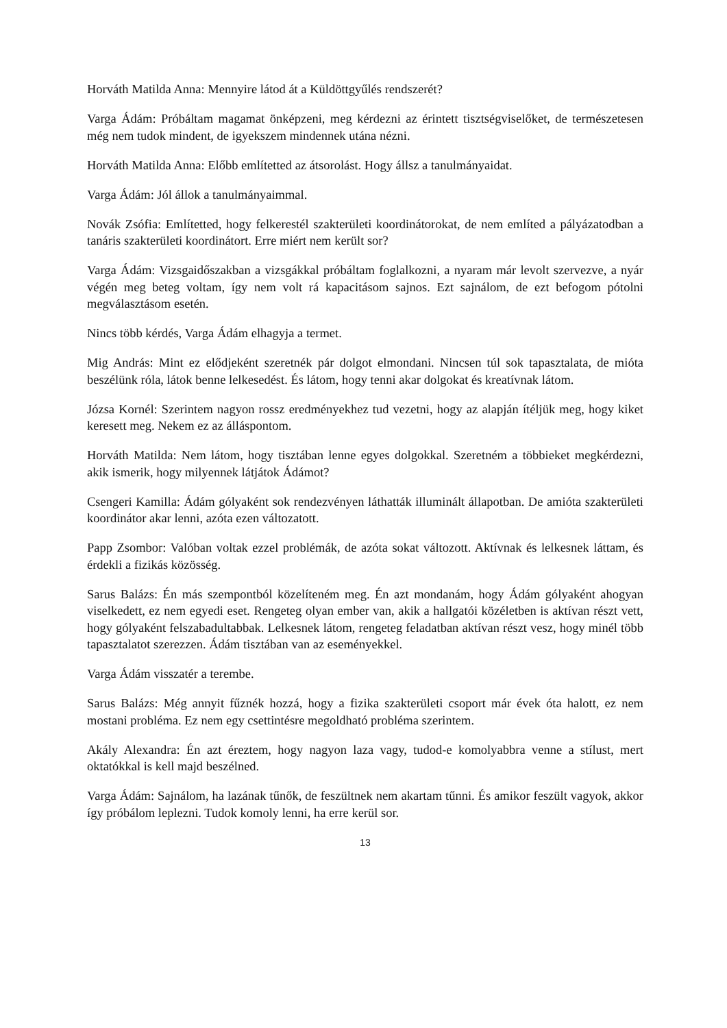Horváth Matilda Anna: Mennyire látod át a Küldöttgyűlés rendszerét?
Varga Ádám: Próbáltam magamat önképzeni, meg kérdezni az érintett tisztségviselőket, de természetesen még nem tudok mindent, de igyekszem mindennek utána nézni.
Horváth Matilda Anna: Előbb említetted az átsorolást. Hogy állsz a tanulmányaidat.
Varga Ádám: Jól állok a tanulmányaimmal.
Novák Zsófia: Említetted, hogy felkerestél szakterületi koordinátorokat, de nem említed a pályázatodban a tanáris szakterületi koordinátort. Erre miért nem került sor?
Varga Ádám: Vizsgaidőszakban a vizsgákkal próbáltam foglalkozni, a nyaram már levolt szervezve, a nyár végén meg beteg voltam, így nem volt rá kapacitásom sajnos. Ezt sajnálom, de ezt befogom pótolni megválasztásom esetén.
Nincs több kérdés, Varga Ádám elhagyja a termet.
Mig András: Mint ez elődjeként szeretnék pár dolgot elmondani. Nincsen túl sok tapasztalata, de mióta beszélünk róla, látok benne lelkesedést. És látom, hogy tenni akar dolgokat és kreatívnak látom.
Józsa Kornél: Szerintem nagyon rossz eredményekhez tud vezetni, hogy az alapján ítéljük meg, hogy kiket keresett meg. Nekem ez az álláspontom.
Horváth Matilda: Nem látom, hogy tisztában lenne egyes dolgokkal. Szeretném a többieket megkérdezni, akik ismerik, hogy milyennek látjátok Ádámot?
Csengeri Kamilla: Ádám gólyaként sok rendezvényen láthatták illuminált állapotban. De amióta szakterületi koordinátor akar lenni, azóta ezen változatott.
Papp Zsombor: Valóban voltak ezzel problémák, de azóta sokat változott. Aktívnak és lelkesnek láttam, és érdekli a fizikás közösség.
Sarus Balázs: Én más szempontból közelíteném meg. Én azt mondanám, hogy Ádám gólyaként ahogyan viselkedett, ez nem egyedi eset. Rengeteg olyan ember van, akik a hallgatói közéletben is aktívan részt vett, hogy gólyaként felszabadultabbak. Lelkesnek látom, rengeteg feladatban aktívan részt vesz, hogy minél több tapasztalatot szerezzen. Ádám tisztában van az eseményekkel.
Varga Ádám visszatér a terembe.
Sarus Balázs: Még annyit fűznék hozzá, hogy a fizika szakterületi csoport már évek óta halott, ez nem mostani probléma. Ez nem egy csettintésre megoldható probléma szerintem.
Akály Alexandra: Én azt éreztem, hogy nagyon laza vagy, tudod-e komolyabbra venne a stílust, mert oktatókkal is kell majd beszélned.
Varga Ádám: Sajnálom, ha lazának tűnők, de feszültnek nem akartam tűnni. És amikor feszült vagyok, akkor így próbálom leplezni. Tudok komoly lenni, ha erre kerül sor.
13